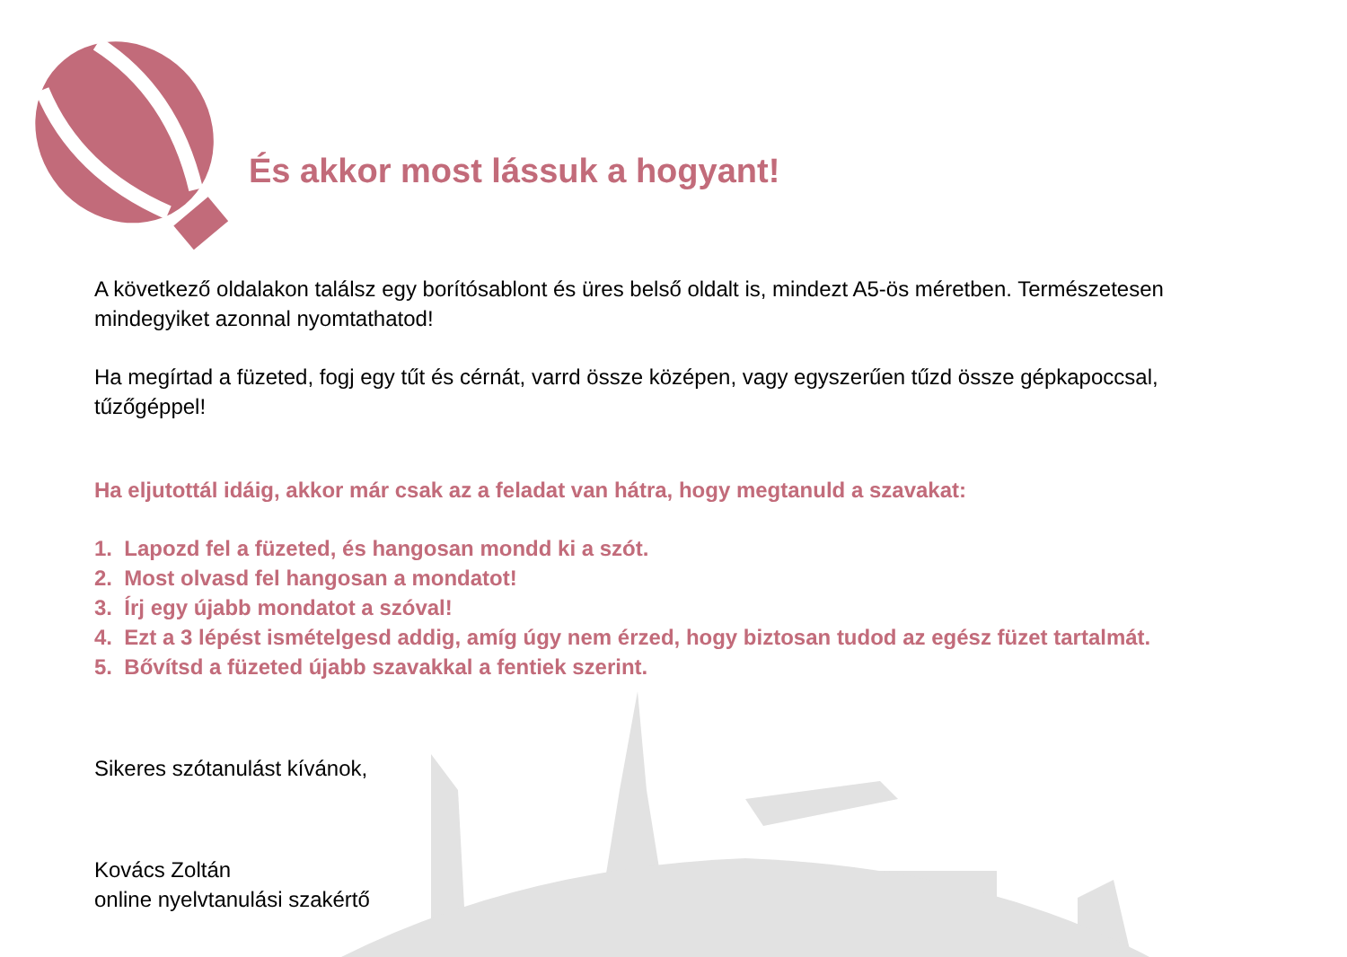És akkor most lássuk a hogyant!
A következő oldalakon találsz egy borítósablont és üres belső oldalt is, mindezt A5-ös méretben. Természetesen mindegyiket azonnal nyomtathatod!
Ha megírtad a füzeted, fogj egy tűt és cérnát, varrd össze középen, vagy egyszerűen tűzd össze gépkapoccsal, tűzőgéppel!
Ha eljutottál idáig, akkor már csak az a feladat van hátra, hogy megtanuld a szavakat:
1. Lapozd fel a füzeted, és hangosan mondd ki a szót.
2. Most olvasd fel hangosan a mondatot!
3. Írj egy újabb mondatot a szóval!
4. Ezt a 3 lépést ismételgesd addig, amíg úgy nem érzed, hogy biztosan tudod az egész füzet tartalmát.
5. Bővítsd a füzeted újabb szavakkal a fentiek szerint.
Sikeres szótanulást kívánok,
Kovács Zoltán
online nyelvtanulási szakértő